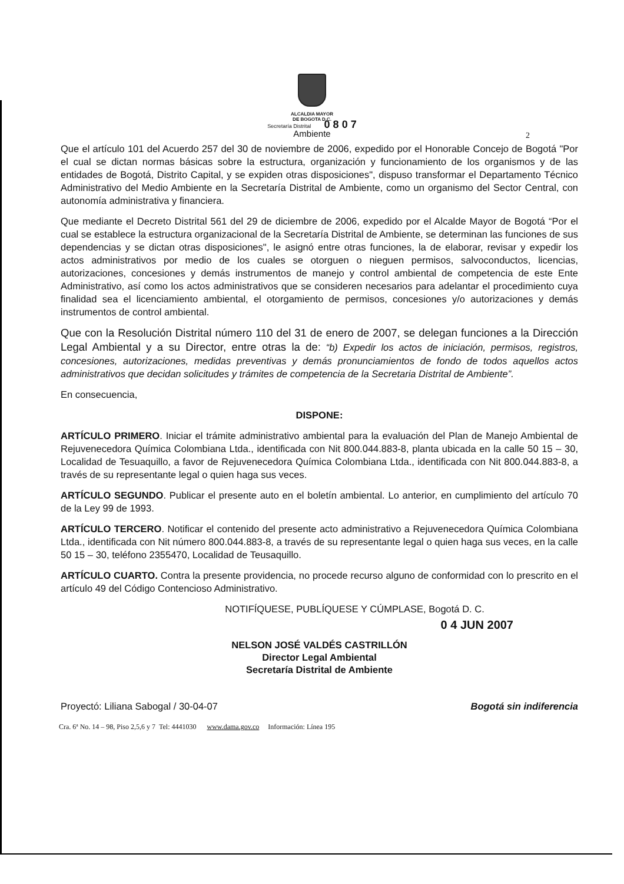ALCALDIA MAYOR
DE BOGOTA D.C.
Secretaría Distrital 0 8 0 7
Ambiente
2
Que el artículo 101 del Acuerdo 257 del 30 de noviembre de 2006, expedido por el Honorable Concejo de Bogotá "Por el cual se dictan normas básicas sobre la estructura, organización y funcionamiento de los organismos y de las entidades de Bogotá, Distrito Capital, y se expiden otras disposiciones", dispuso transformar el Departamento Técnico Administrativo del Medio Ambiente en la Secretaría Distrital de Ambiente, como un organismo del Sector Central, con autonomía administrativa y financiera.
Que mediante el Decreto Distrital 561 del 29 de diciembre de 2006, expedido por el Alcalde Mayor de Bogotá “Por el cual se establece la estructura organizacional de la Secretaría Distrital de Ambiente, se determinan las funciones de sus dependencias y se dictan otras disposiciones", le asignó entre otras funciones, la de elaborar, revisar y expedir los actos administrativos por medio de los cuales se otorguen o nieguen permisos, salvoconductos, licencias, autorizaciones, concesiones y demás instrumentos de manejo y control ambiental de competencia de este Ente Administrativo, así como los actos administrativos que se consideren necesarios para adelantar el procedimiento cuya finalidad sea el licenciamiento ambiental, el otorgamiento de permisos, concesiones y/o autorizaciones y demás instrumentos de control ambiental.
Que con la Resolución Distrital número 110 del 31 de enero de 2007, se delegan funciones a la Dirección Legal Ambiental y a su Director, entre otras la de: “b) Expedir los actos de iniciación, permisos, registros, concesiones, autorizaciones, medidas preventivas y demás pronunciamientos de fondo de todos aquellos actos administrativos que decidan solicitudes y trámites de competencia de la Secretaria Distrital de Ambiente”.
En consecuencia,
DISPONE:
ARTÍCULO PRIMERO. Iniciar el trámite administrativo ambiental para la evaluación del Plan de Manejo Ambiental de Rejuvenecedora Química Colombiana Ltda., identificada con Nit 800.044.883-8, planta ubicada en la calle 50 15 – 30, Localidad de Tesuaquillo, a favor de Rejuvenecedora Química Colombiana Ltda., identificada con Nit 800.044.883-8, a través de su representante legal o quien haga sus veces.
ARTÍCULO SEGUNDO. Publicar el presente auto en el boletín ambiental. Lo anterior, en cumplimiento del artículo 70 de la Ley 99 de 1993.
ARTÍCULO TERCERO. Notificar el contenido del presente acto administrativo a Rejuvenecedora Química Colombiana Ltda., identificada con Nit número 800.044.883-8, a través de su representante legal o quien haga sus veces, en la calle 50 15 – 30, teléfono 2355470, Localidad de Teusaquillo.
ARTÍCULO CUARTO. Contra la presente providencia, no procede recurso alguno de conformidad con lo prescrito en el artículo 49 del Código Contencioso Administrativo.
NOTIFÍQUESE, PUBLÍQUESE Y CÚMPLASE, Bogotá D. C.
0 4 JUN 2007
NELSON JOSÉ VALDÉS CASTRILLÓN
Director Legal Ambiental
Secretaría Distrital de Ambiente
Proyectó: Liliana Sabogal / 30-04-07 Bogotá sin indiferencia
Cra. 6ª No. 14 – 98, Piso 2,5,6 y 7 Tel: 4441030 www.dama.gov.co Información: Línea 195